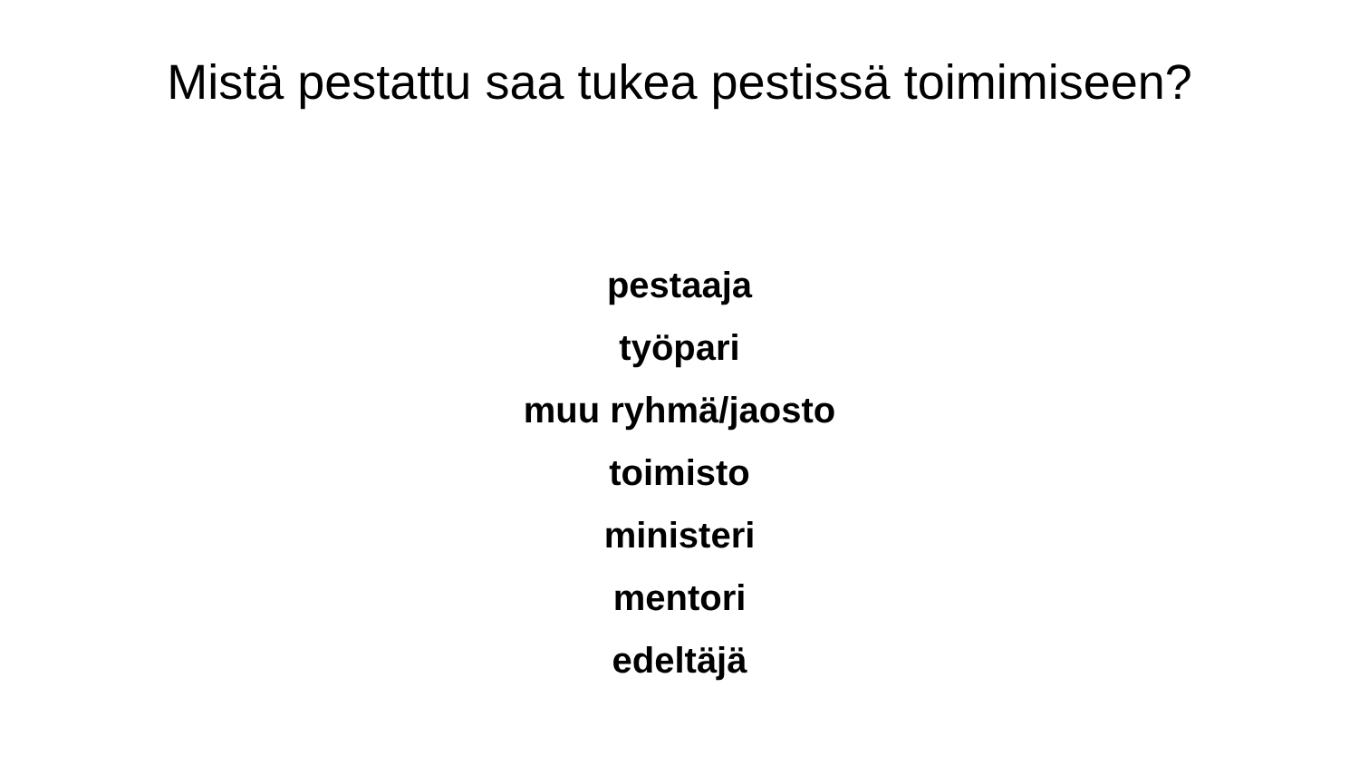Mistä pestattu saa tukea pestissä toimimiseen?
pestaaja
työpari
muu ryhmä/jaosto
toimisto
ministeri
mentori
edeltäjä